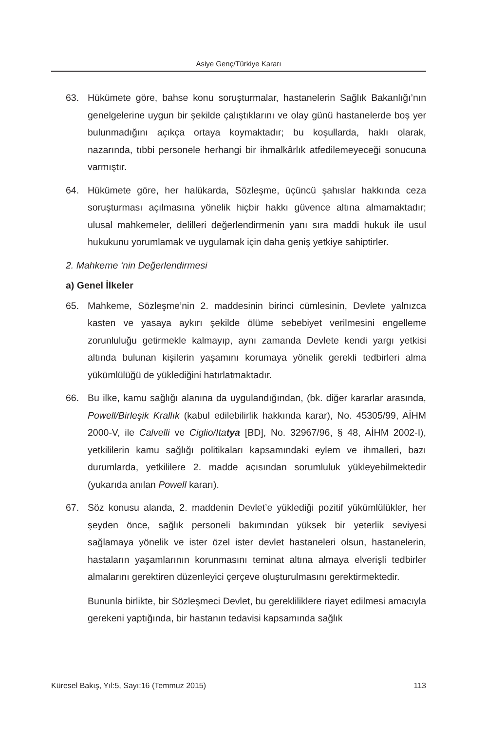Asiye Genç/Türkiye Kararı
63. Hükümete göre, bahse konu soruşturmalar, hastanelerin Sağlık Bakanlığı’nın genelgelerine uygun bir şekilde çalıştıklarını ve olay günü hastanelerde boş yer bulunmadığını açıkça ortaya koymaktadır; bu koşullarda, haklı olarak, nazarında, tıbbi personele herhangi bir ihmalkârlık atfedilemeyeceği sonucuna varmıştır.
64. Hükümete göre, her halükarda, Sözleşme, üçüncü şahıslar hakkında ceza soruşturması açılmasına yönelik hiçbir hakkı güvence altına almamaktadır; ulusal mahkemeler, delilleri değerlendirmenin yanı sıra maddi hukuk ile usul hukukunu yorumlamak ve uygulamak için daha geniş yetkiye sahiptirler.
2. Mahkeme ‘nin Değerlendirmesi
a) Genel İlkeler
65. Mahkeme, Sözleşme’nin 2. maddesinin birinci cümlesinin, Devlete yalnızca kasten ve yasaya aykırı şekilde ölüme sebebiyet verilmesini engelleme zorunluluğu getirmekle kalmayıp, aynı zamanda Devlete kendi yargı yetkisi altında bulunan kişilerin yaşamını korumaya yönelik gerekli tedbirleri alma yükümlülüğü de yüklediğini hatırlatmaktadır.
66. Bu ilke, kamu sağlığı alanına da uygulandığından, (bk. diğer kararlar arasında, Powell/Birleşik Krallık (kabul edilebilirlik hakkında karar), No. 45305/99, AİHM 2000-V, ile Calvelli ve Ciglio/Itatya [BD], No. 32967/96, § 48, AİHM 2002-I), yetkililerin kamu sağlığı politikaları kapsamındaki eylem ve ihmalleri, bazı durumlarda, yetkililere 2. madde açısından sorumluluk yükleyebilmektedir (yukarıda anılan Powell kararı).
67. Söz konusu alanda, 2. maddenin Devlet’e yüklediği pozitif yükümlülükler, her şeyden önce, sağlık personeli bakımından yüksek bir yeterlik seviyesi sağlamaya yönelik ve ister özel ister devlet hastaneleri olsun, hastanelerin, hastaların yaşamlarının korunmasını teminat altına almaya elverişli tedbirler almalarını gerektiren düzenleyici çerçeve oluşturulmasını gerektirmektedir.
Bununla birlikte, bir Sözleşmeci Devlet, bu gerekliliklere riayet edilmesi amacıyla gerekeni yaptığında, bir hastanın tedavisi kapsamında sağlık
Küresel Bakış, Yıl:5, Sayı:16 (Temmuz 2015) 113